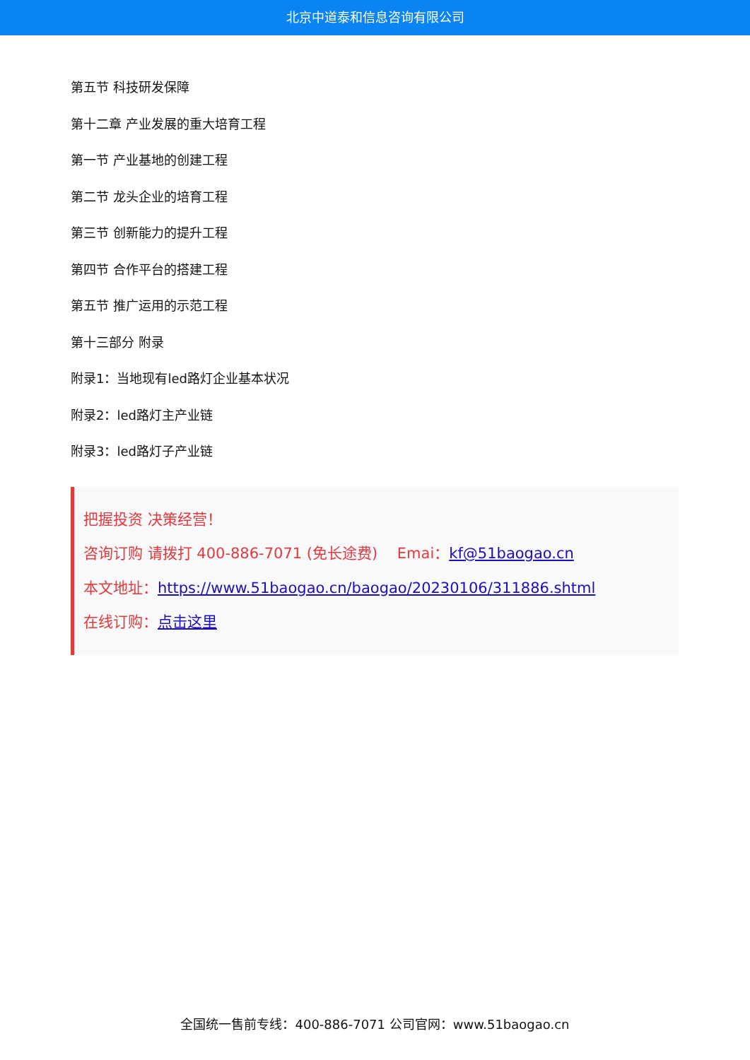北京中道泰和信息咨询有限公司
第五节 科技研发保障
第十二章 产业发展的重大培育工程
第一节 产业基地的创建工程
第二节 龙头企业的培育工程
第三节 创新能力的提升工程
第四节 合作平台的搭建工程
第五节 推广运用的示范工程
第十三部分 附录
附录1：当地现有led路灯企业基本状况
附录2：led路灯主产业链
附录3：led路灯子产业链
把握投资 决策经营！
咨询订购 请拨打 400-886-7071 (免长途费)　 Emai：kf@51baogao.cn
本文地址：https://www.51baogao.cn/baogao/20230106/311886.shtml
在线订购：点击这里
全国统一售前专线：400-886-7071 公司官网：www.51baogao.cn